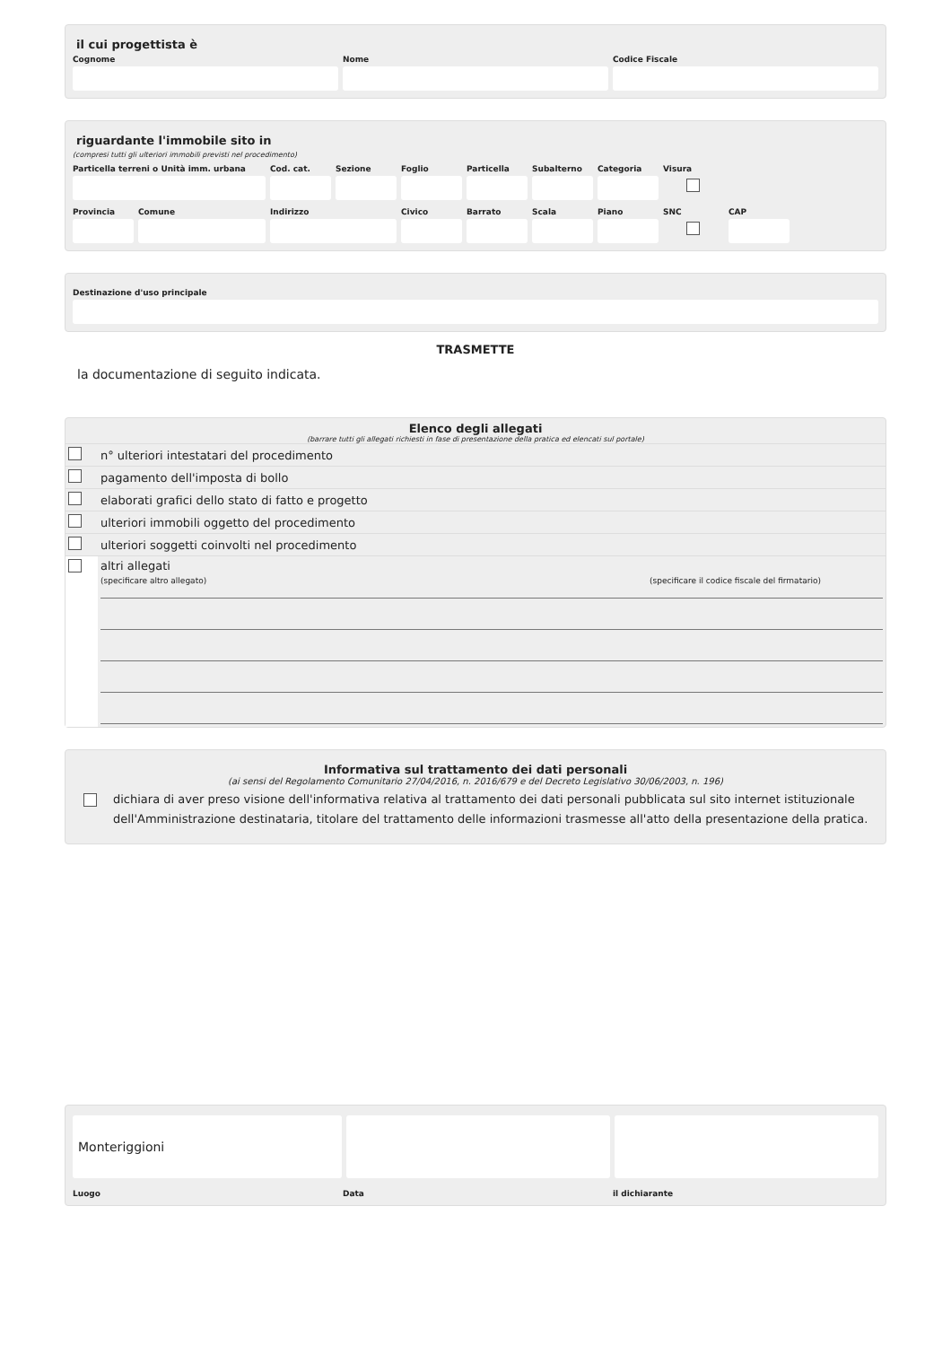il cui progettista è
Cognome Nome Codice Fiscale
riguardante l'immobile sito in
(compresi tutti gli ulteriori immobili previsti nel procedimento)
Particella terreni o Unità imm. urbana
Cod. cat.
Sezione Foglio Particella
Subalterno
Categoria
Visura
Provincia
Comune Indirizzo Civico Barrato Scala Piano SNC CAP
Destinazione d'uso principale
TRASMETTE
la documentazione di seguito indicata.
Elenco degli allegati
(barrare tutti gli allegati richiesti in fase di presentazione della pratica ed elencati sul portale)
| | n° ulteriori intestatari del procedimento |
| | pagamento dell'imposta di bollo |
| | elaborati grafici dello stato di fatto e progetto |
| | ulteriori immobili oggetto del procedimento |
| | ulteriori soggetti coinvolti nel procedimento |
| | altri allegati (specificare altro allegato) (specificare il codice fiscale del firmatario) |
Informativa sul trattamento dei dati personali
(ai sensi del Regolamento Comunitario 27/04/2016, n. 2016/679 e del Decreto Legislativo 30/06/2003, n. 196)
dichiara di aver preso visione dell'informativa relativa al trattamento dei dati personali pubblicata sul sito internet istituzionale dell'Amministrazione destinataria, titolare del trattamento delle informazioni trasmesse all'atto della presentazione della pratica.
Monteriggioni
Luogo Data il dichiarante